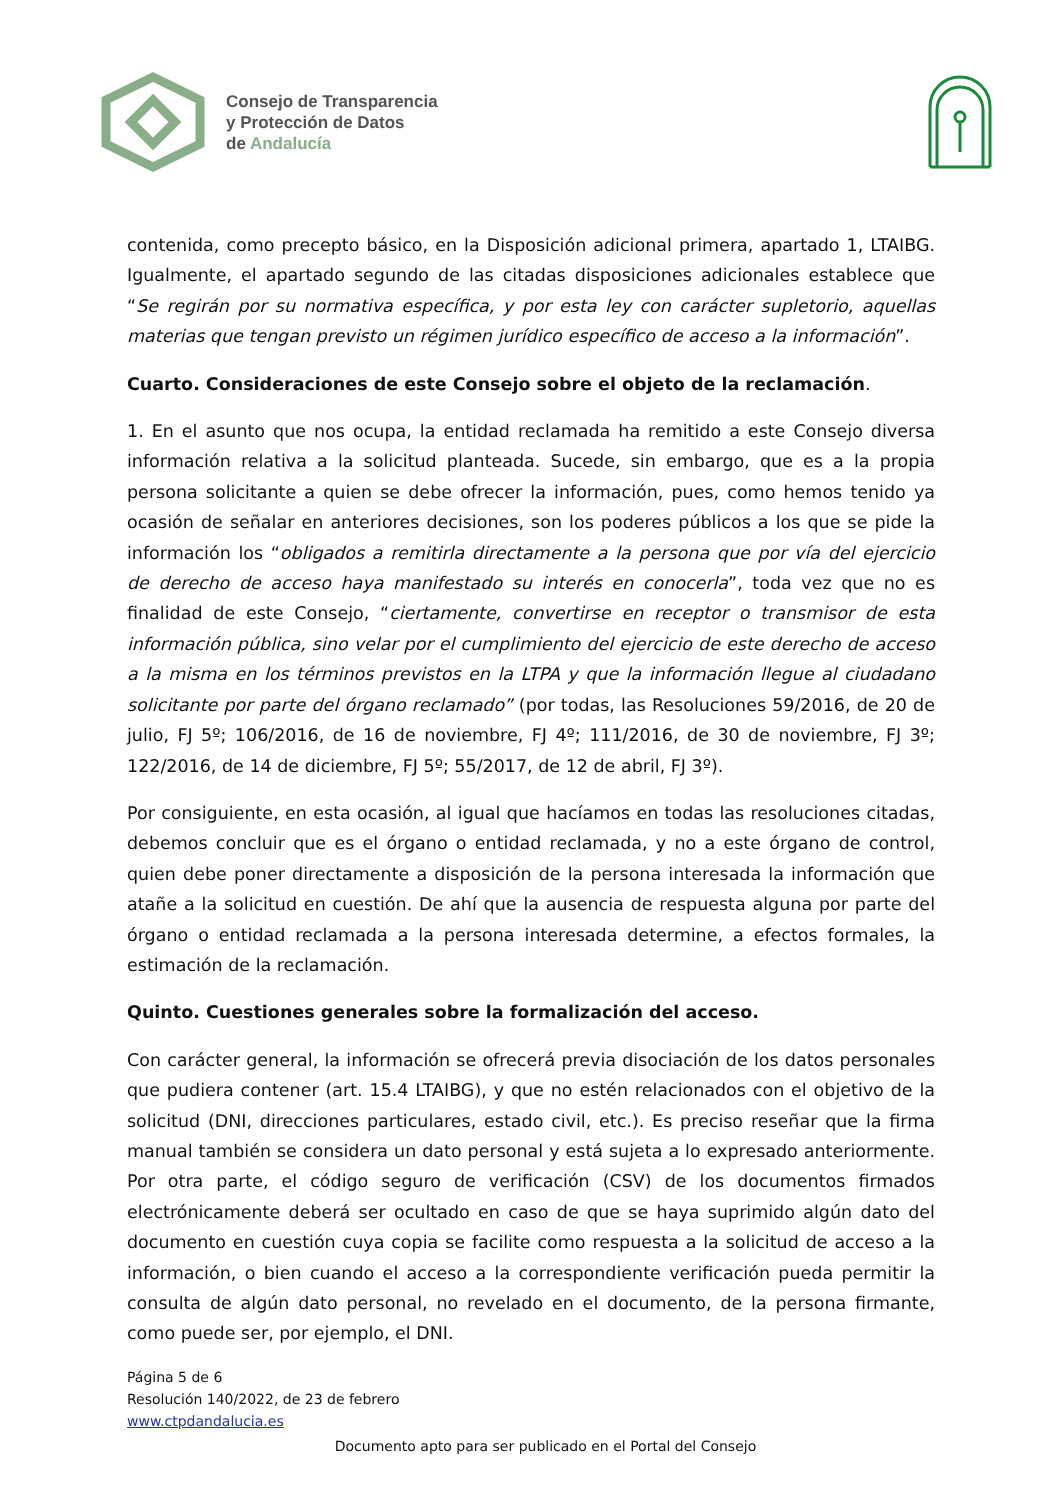Consejo de Transparencia
y Protección de Datos
de Andalucía
contenida, como precepto básico, en la Disposición adicional primera, apartado 1, LTAIBG. Igualmente, el apartado segundo de las citadas disposiciones adicionales establece que “Se regirán por su normativa específica, y por esta ley con carácter supletorio, aquellas materias que tengan previsto un régimen jurídico específico de acceso a la información”.
Cuarto. Consideraciones de este Consejo sobre el objeto de la reclamación.
1. En el asunto que nos ocupa, la entidad reclamada ha remitido a este Consejo diversa información relativa a la solicitud planteada. Sucede, sin embargo, que es a la propia persona solicitante a quien se debe ofrecer la información, pues, como hemos tenido ya ocasión de señalar en anteriores decisiones, son los poderes públicos a los que se pide la información los “obligados a remitirla directamente a la persona que por vía del ejercicio de derecho de acceso haya manifestado su interés en conocerla”, toda vez que no es finalidad de este Consejo, “ciertamente, convertirse en receptor o transmisor de esta información pública, sino velar por el cumplimiento del ejercicio de este derecho de acceso a la misma en los términos previstos en la LTPA y que la información llegue al ciudadano solicitante por parte del órgano reclamado” (por todas, las Resoluciones 59/2016, de 20 de julio, FJ 5º; 106/2016, de 16 de noviembre, FJ 4º; 111/2016, de 30 de noviembre, FJ 3º; 122/2016, de 14 de diciembre, FJ 5º; 55/2017, de 12 de abril, FJ 3º).
Por consiguiente, en esta ocasión, al igual que hacíamos en todas las resoluciones citadas, debemos concluir que es el órgano o entidad reclamada, y no a este órgano de control, quien debe poner directamente a disposición de la persona interesada la información que atañe a la solicitud en cuestión. De ahí que la ausencia de respuesta alguna por parte del órgano o entidad reclamada a la persona interesada determine, a efectos formales, la estimación de la reclamación.
Quinto. Cuestiones generales sobre la formalización del acceso.
Con carácter general, la información se ofrecerá previa disociación de los datos personales que pudiera contener (art. 15.4 LTAIBG), y que no estén relacionados con el objetivo de la solicitud (DNI, direcciones particulares, estado civil, etc.). Es preciso reseñar que la firma manual también se considera un dato personal y está sujeta a lo expresado anteriormente. Por otra parte, el código seguro de verificación (CSV) de los documentos firmados electrónicamente deberá ser ocultado en caso de que se haya suprimido algún dato del documento en cuestión cuya copia se facilite como respuesta a la solicitud de acceso a la información, o bien cuando el acceso a la correspondiente verificación pueda permitir la consulta de algún dato personal, no revelado en el documento, de la persona firmante, como puede ser, por ejemplo, el DNI.
Página 5 de 6
Resolución 140/2022, de 23 de febrero
www.ctpdandalucia.es
Documento apto para ser publicado en el Portal del Consejo